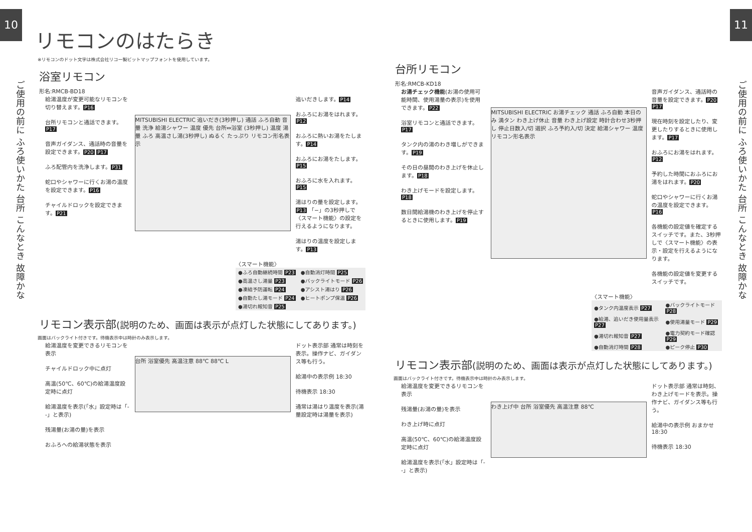10 11
リモコンのはたらき
※リモコンのドット文字は株式会社リコー製ビットマップフォントを使用しています。
浴室リモコン
形名:RMCB-BD18
給湯温度が変更可能なリモコンを切り替えます。P16
台所リモコンと通話できます。P17
音声ガイダンス、通話時の音量を設定できます。P20 P17
ふろ配管内を洗浄します。P31
蛇口やシャワーに行くお湯の温度を設定できます。P16
チャイルドロックを設定できます。P21
MITSUBISHI ELECTRIC 追いだき(3秒押し) 通話 ふろ自動 音量 洗浄 給湯シャワー 温度 優先 台所⇔浴室 (3秒押し) 温度 湯量 ふろ 高温さし湯(3秒押し) ぬるく たっぷり リモコン形名表示
追いだきします。P14
おふろにお湯をはれます。P12
おふろに熱いお湯をたします。P14
おふろにお湯をたします。P15
おふろに水を入れます。P15
湯はりの量を設定します。P13 「−」の3秒押しで〈スマート機能〉の設定を行えるようになります。
湯はりの温度を設定します。P13
〈スマート機能〉
| ●ふろ自動継続時間 P23 | ●自動消灯時間 P25 |
| ●高温さし湯量 P23 | ●バックライトモード P26 |
| ●凍結予防運転 P24 | ●アシスト湯はり P26 |
| ●自動たし湯モード P24 | ●ヒートポンプ保温 P26 |
| ●湯切れ報知音 P25 | |
リモコン表示部(説明のため、画面は表示が点灯した状態にしてあります。)
画面はバックライト付きです。待機表示中は時計のみ表示します。
給湯温度を変更できるリモコンを表示
チャイルドロック中に点灯
高温(50℃、60℃)の給湯温度設定時に点灯
給湯温度を表示(「水」設定時は「--」と表示)
残湯量(お湯の量)を表示
おふろへの給湯状態を表示
台所 浴室優先 高温注意 88℃ 88℃ L
ドット表示部 通常は時刻を表示。操作ナビ、ガイダンス等も行う。
給湯中の表示例 18:30
待機表示 18:30
通常は湯はり温度を表示(湯量設定時は湯量を表示)
台所リモコン
形名:RMCB-KD18
お湯チェック機能(お湯の使用可能時間、使用湯量の表示)を使用できます。P22
浴室リモコンと通話できます。P17
タンク内の湯のわき増しができます。P19
その日の昼間のわき上げを休止します。P18
わき上げモードを設定します。P18
数日間給湯機のわき上げを停止するときに使用します。P19
MITSUBISHI ELECTRIC お湯チェック 通話 ふろ自動 本日のみ 満タン わき上げ休止 音量 わき上げ設定 時計合わせ3秒押し 停止日数入/切 選択 ふろ予約入/切 決定 給湯シャワー 温度 リモコン形名表示
音声ガイダンス、通話時の音量を設定できます。P20 P17
現在時刻を設定したり、変更したりするときに使用します。P17
おふろにお湯をはれます。P12
予約した時間におふろにお湯をはれます。P20
蛇口やシャワーに行くお湯の温度を設定できます。P16
各機能の設定値を確定するスイッチです。また、3秒押しで〈スマート機能〉の表示・設定を行えるようになります。
各機能の設定値を変更するスイッチです。
〈スマート機能〉
| ●タンク内温度表示 P27 | ●バックライトモード P28 |
| ●給湯、追いだき使用量表示 P27 | ●使用湯量モード P29 |
| ●湯切れ報知音 P27 | ●電力契約モード確認 P29 |
| ●自動消灯時間 P28 | ●ピーク停止 P30 |
リモコン表示部(説明のため、画面は表示が点灯した状態にしてあります。)
画面はバックライト付きです。待機表示中は時計のみ表示します。
給湯温度を変更できるリモコンを表示
残湯量(お湯の量)を表示
わき上げ時に点灯
高温(50℃、60℃)の給湯温度設定時に点灯
給湯温度を表示(「水」設定時は「--」と表示)
わき上げ中 台所 浴室優先 高温注意 88℃
ドット表示部 通常は時刻、わき上げモードを表示。操作ナビ、ガイダンス等も行う。
給湯中の表示例 おまかせ 18:30
待機表示 18:30
ご使用の前に ふろ使いかた 台所 こんなとき 故障かな
ご使用の前に ふろ使いかた 台所 こんなとき 故障かな